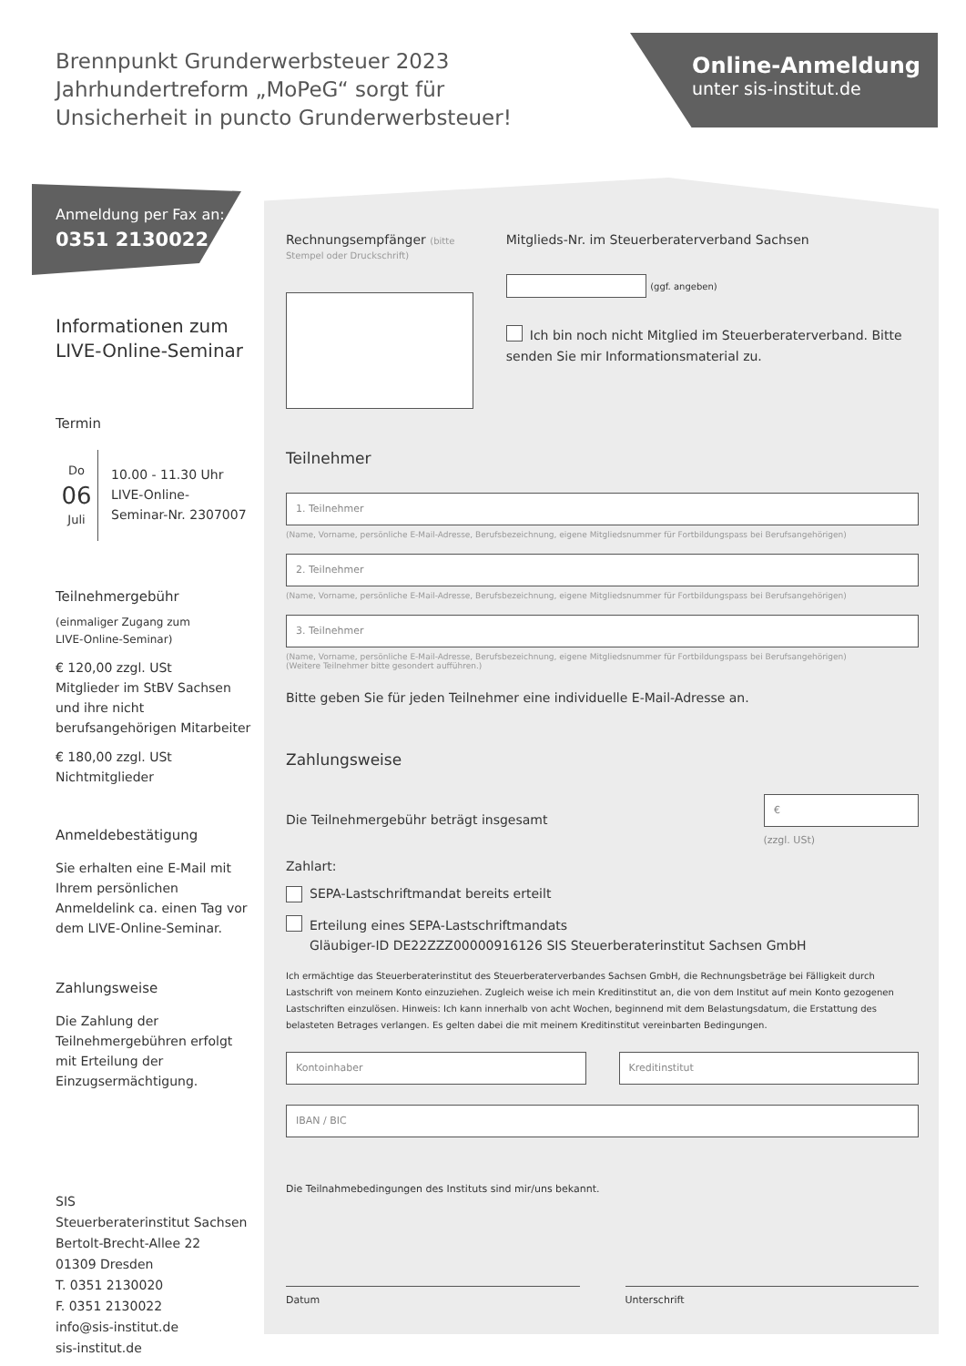Brennpunkt Grunderwerbsteuer 2023
Jahrhundertreform „MoPeG“ sorgt für
Unsicherheit in puncto Grunderwerbsteuer!
Online-Anmeldung
unter sis-institut.de
Anmeldung per Fax an:
0351 2130022
Informationen zum
LIVE-Online-Seminar
Termin
Do
06
Juli
10.00 - 11.30 Uhr
LIVE-Online-
Seminar-Nr. 2307007
Teilnehmergebühr
(einmaliger Zugang zum
LIVE-Online-Seminar)
€ 120,00 zzgl. USt
Mitglieder im StBV Sachsen und ihre nicht berufsangehörigen Mitarbeiter
€ 180,00 zzgl. USt
Nichtmitglieder
Anmeldebestätigung
Sie erhalten eine E-Mail mit Ihrem persönlichen Anmeldelink ca. einen Tag vor dem LIVE-Online-Seminar.
Zahlungsweise
Die Zahlung der Teilnehmergebühren erfolgt mit Erteilung der Einzugsermächtigung.
SIS
Steuerberaterinstitut Sachsen
Bertolt-Brecht-Allee 22
01309 Dresden
T. 0351 2130020
F. 0351 2130022
info@sis-institut.de
sis-institut.de
Rechnungsempfänger (bitte Stempel oder Druckschrift)
Mitglieds-Nr. im Steuerberaterverband Sachsen
(ggf. angeben)
Ich bin noch nicht Mitglied im Steuerberaterverband. Bitte senden Sie mir Informationsmaterial zu.
Teilnehmer
1. Teilnehmer
(Name, Vorname, persönliche E-Mail-Adresse, Berufsbezeichnung, eigene Mitgliedsnummer für Fortbildungspass bei Berufsangehörigen)
2. Teilnehmer
(Name, Vorname, persönliche E-Mail-Adresse, Berufsbezeichnung, eigene Mitgliedsnummer für Fortbildungspass bei Berufsangehörigen)
3. Teilnehmer
(Name, Vorname, persönliche E-Mail-Adresse, Berufsbezeichnung, eigene Mitgliedsnummer für Fortbildungspass bei Berufsangehörigen)
(Weitere Teilnehmer bitte gesondert aufführen.)
Bitte geben Sie für jeden Teilnehmer eine individuelle E-Mail-Adresse an.
Zahlungsweise
Die Teilnehmergebühr beträgt insgesamt
€
(zzgl. USt)
Zahlart:
SEPA-Lastschriftmandat bereits erteilt
Erteilung eines SEPA-Lastschriftmandats
Gläubiger-ID DE22ZZZ00000916126 SIS Steuerberaterinstitut Sachsen GmbH
Ich ermächtige das Steuerberaterinstitut des Steuerberaterverbandes Sachsen GmbH, die Rechnungsbeträge bei Fälligkeit durch Lastschrift von meinem Konto einzuziehen. Zugleich weise ich mein Kreditinstitut an, die von dem Institut auf mein Konto gezogenen Lastschriften einzulösen. Hinweis: Ich kann innerhalb von acht Wochen, beginnend mit dem Belastungsdatum, die Erstattung des belasteten Betrages verlangen. Es gelten dabei die mit meinem Kreditinstitut vereinbarten Bedingungen.
Kontoinhaber Kreditinstitut
IBAN / BIC
Die Teilnahmebedingungen des Instituts sind mir/uns bekannt.
Datum Unterschrift